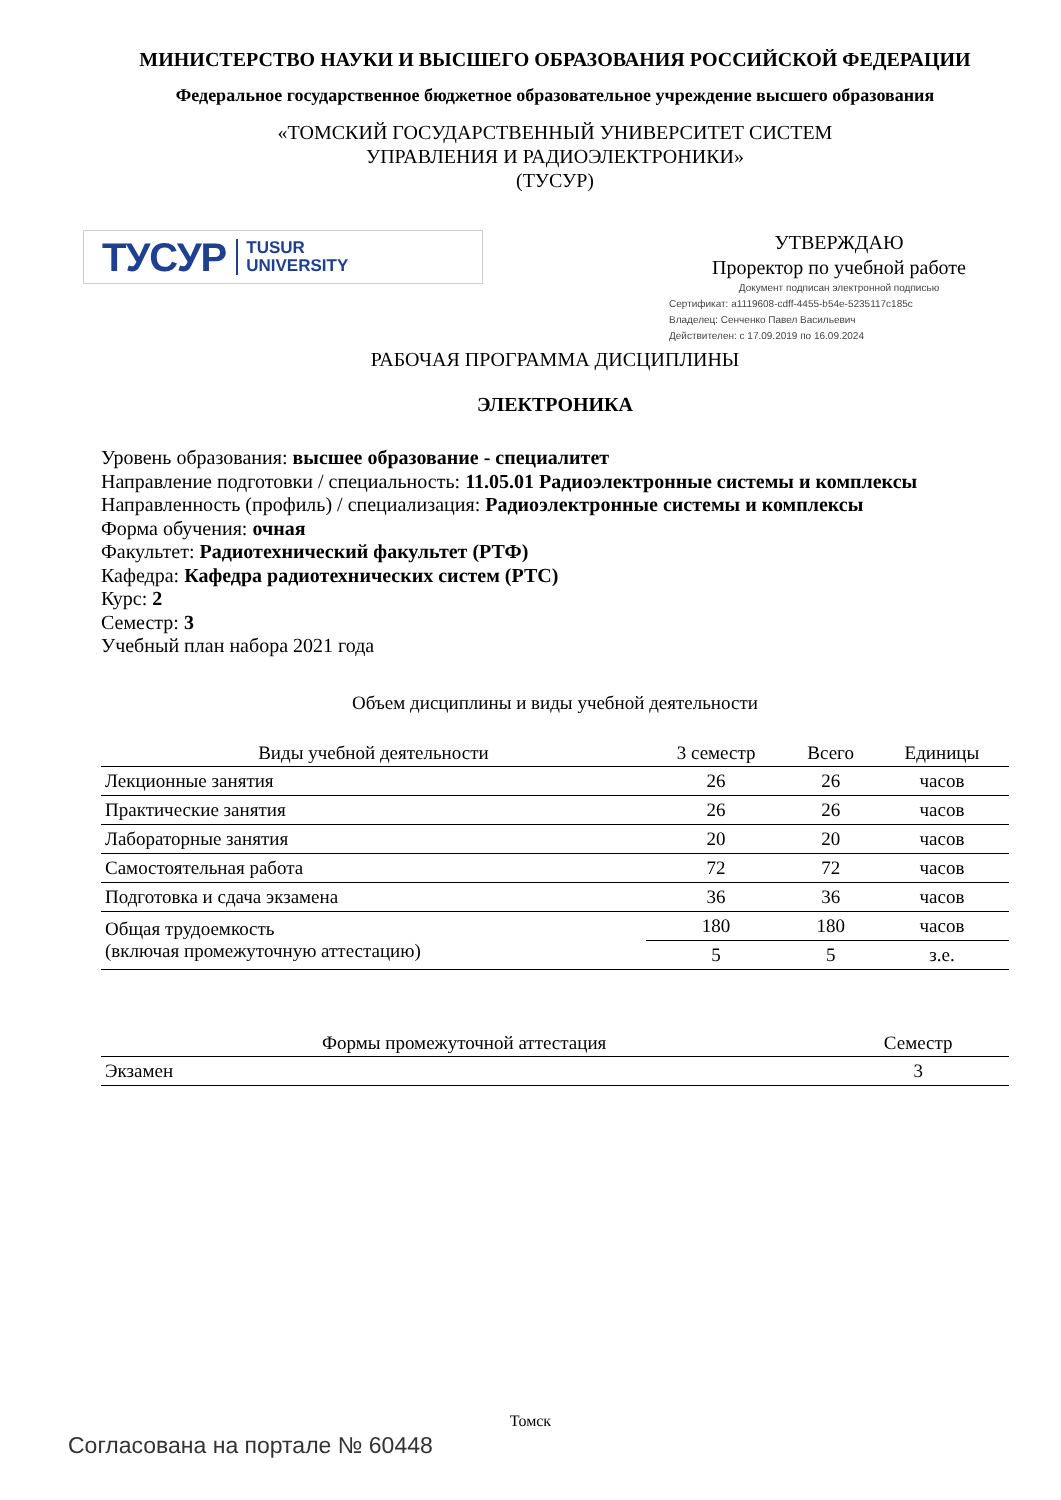МИНИСТЕРСТВО НАУКИ И ВЫСШЕГО ОБРАЗОВАНИЯ РОССИЙСКОЙ ФЕДЕРАЦИИ
Федеральное государственное бюджетное образовательное учреждение высшего образования
«ТОМСКИЙ ГОСУДАРСТВЕННЫЙ УНИВЕРСИТЕТ СИСТЕМ
УПРАВЛЕНИЯ И РАДИОЭЛЕКТРОНИКИ»
(ТУСУР)
ТУСУР TUSUR
UNIVERSITY
УТВЕРЖДАЮ
Проректор по учебной работе
Документ подписан электронной подписью
Сертификат: a1119608-cdff-4455-b54e-5235117c185c
Владелец: Сенченко Павел Васильевич
Действителен: с 17.09.2019 по 16.09.2024
РАБОЧАЯ ПРОГРАММА ДИСЦИПЛИНЫ
ЭЛЕКТРОНИКА
Уровень образования: высшее образование - специалитет
Направление подготовки / специальность: 11.05.01 Радиоэлектронные системы и комплексы
Направленность (профиль) / специализация: Радиоэлектронные системы и комплексы
Форма обучения: очная
Факультет: Радиотехнический факультет (РТФ)
Кафедра: Кафедра радиотехнических систем (РТС)
Курс: 2
Семестр: 3
Учебный план набора 2021 года
Объем дисциплины и виды учебной деятельности
| Виды учебной деятельности | 3 семестр | Всего | Единицы |
| --- | --- | --- | --- |
| Лекционные занятия | 26 | 26 | часов |
| Практические занятия | 26 | 26 | часов |
| Лабораторные занятия | 20 | 20 | часов |
| Самостоятельная работа | 72 | 72 | часов |
| Подготовка и сдача экзамена | 36 | 36 | часов |
| Общая трудоемкость (включая промежуточную аттестацию) | 180 | 180 | часов |
| | 5 | 5 | з.е. |
| Формы промежуточной аттестация | Семестр |
| --- | --- |
| Экзамен | 3 |
Томск
Согласована на портале № 60448